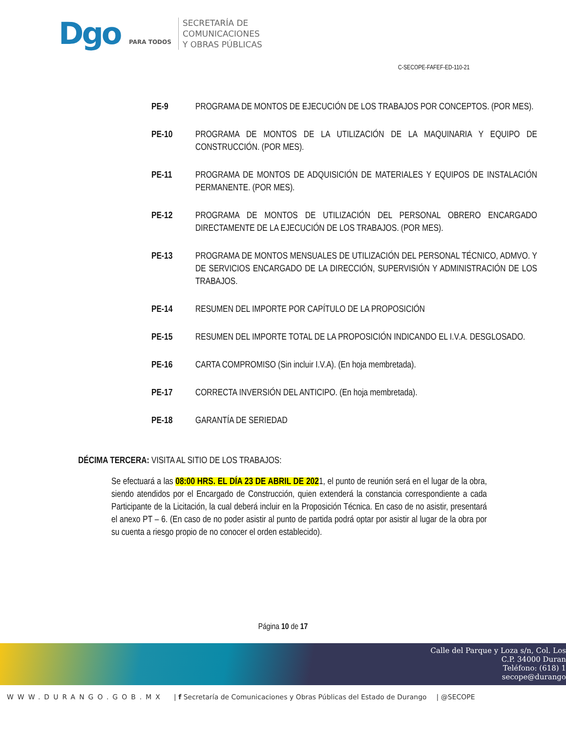Dgo PARA TODOS
SECRETARÍA DE
COMUNICACIONES
Y OBRAS PÚBLICAS
C-SECOPE-FAFEF-ED-110-21
PE-9 PROGRAMA DE MONTOS DE EJECUCIÓN DE LOS TRABAJOS POR CONCEPTOS. (POR MES).
PE-10 PROGRAMA DE MONTOS DE LA UTILIZACIÓN DE LA MAQUINARIA Y EQUIPO DE CONSTRUCCIÓN. (POR MES).
PE-11 PROGRAMA DE MONTOS DE ADQUISICIÓN DE MATERIALES Y EQUIPOS DE INSTALACIÓN PERMANENTE. (POR MES).
PE-12 PROGRAMA DE MONTOS DE UTILIZACIÓN DEL PERSONAL OBRERO ENCARGADO DIRECTAMENTE DE LA EJECUCIÓN DE LOS TRABAJOS. (POR MES).
PE-13 PROGRAMA DE MONTOS MENSUALES DE UTILIZACIÓN DEL PERSONAL TÉCNICO, ADMVO. Y DE SERVICIOS ENCARGADO DE LA DIRECCIÓN, SUPERVISIÓN Y ADMINISTRACIÓN DE LOS TRABAJOS.
PE-14 RESUMEN DEL IMPORTE POR CAPÍTULO DE LA PROPOSICIÓN
PE-15 RESUMEN DEL IMPORTE TOTAL DE LA PROPOSICIÓN INDICANDO EL I.V.A. DESGLOSADO.
PE-16 CARTA COMPROMISO (Sin incluir I.V.A). (En hoja membretada).
PE-17 CORRECTA INVERSIÓN DEL ANTICIPO. (En hoja membretada).
PE-18 GARANTÍA DE SERIEDAD
DÉCIMA TERCERA: VISITA AL SITIO DE LOS TRABAJOS:
Se efectuará a las 08:00 HRS. EL DÍA 23 DE ABRIL DE 2021, el punto de reunión será en el lugar de la obra, siendo atendidos por el Encargado de Construcción, quien extenderá la constancia correspondiente a cada Participante de la Licitación, la cual deberá incluir en la Proposición Técnica. En caso de no asistir, presentará el anexo PT – 6. (En caso de no poder asistir al punto de partida podrá optar por asistir al lugar de la obra por su cuenta a riesgo propio de no conocer el orden establecido).
Página 10 de 17
Calle del Parque y Loza s/n, Col. Los
C.P. 34000 Duran
Teléfono: (618) 1
secope@durango
WWW.DURANGO.GOB.MX | f Secretaría de Comunicaciones y Obras Públicas del Estado de Durango | @SECOPE